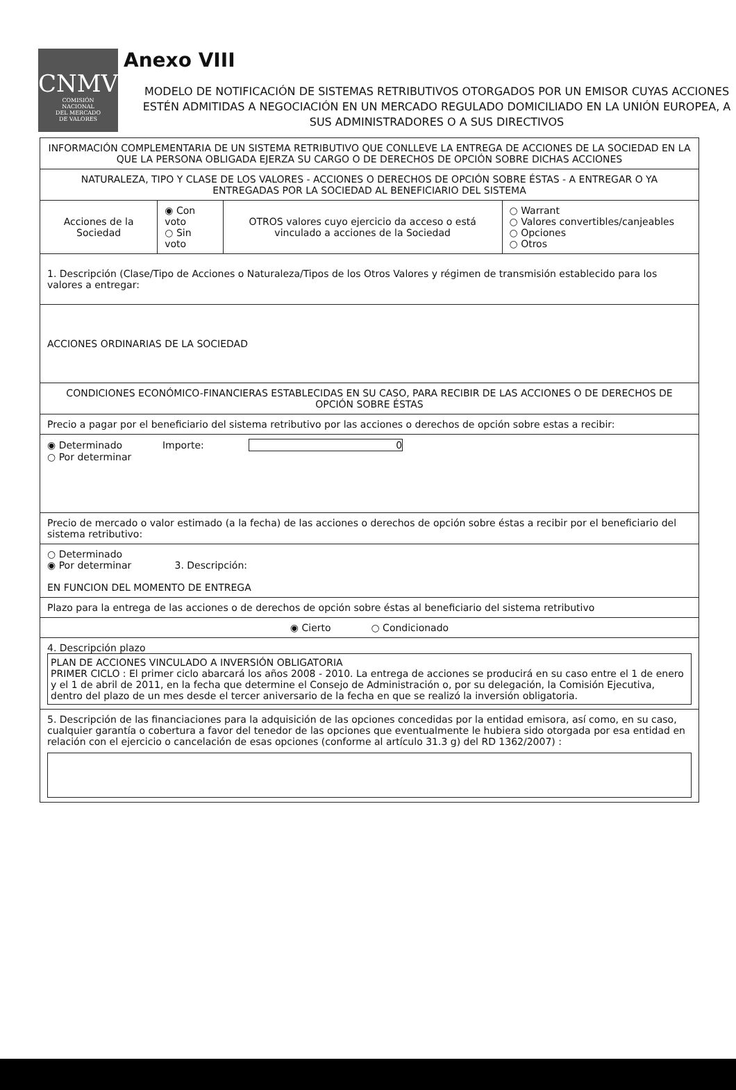CNMV
COMISIÓN
NACIONAL
DEL MERCADO
DE VALORES
Anexo VIII
MODELO DE NOTIFICACIÓN DE SISTEMAS RETRIBUTIVOS OTORGADOS POR UN EMISOR CUYAS ACCIONES ESTÉN ADMITIDAS A NEGOCIACIÓN EN UN MERCADO REGULADO DOMICILIADO EN LA UNIÓN EUROPEA, A SUS ADMINISTRADORES O A SUS DIRECTIVOS
| INFORMACIÓN COMPLEMENTARIA DE UN SISTEMA RETRIBUTIVO QUE CONLLEVE LA ENTREGA DE ACCIONES DE LA SOCIEDAD EN LA QUE LA PERSONA OBLIGADA EJERZA SU CARGO O DE DERECHOS DE OPCIÓN SOBRE DICHAS ACCIONES | | | |
| NATURALEZA, TIPO Y CLASE DE LOS VALORES - ACCIONES O DERECHOS DE OPCIÓN SOBRE ÉSTAS - A ENTREGAR O YA ENTREGADAS POR LA SOCIEDAD AL BENEFICIARIO DEL SISTEMA | | | |
| Acciones de la Sociedad | ◉ Con voto ○ Sin voto | OTROS valores cuyo ejercicio da acceso o está vinculado a acciones de la Sociedad | ○ Warrant ○ Valores convertibles/canjeables ○ Opciones ○ Otros |
| 1. Descripción (Clase/Tipo de Acciones o Naturaleza/Tipos de los Otros Valores y régimen de transmisión establecido para los valores a entregar: | | | |
| ACCIONES ORDINARIAS DE LA SOCIEDAD | | | |
| CONDICIONES ECONÓMICO-FINANCIERAS ESTABLECIDAS EN SU CASO, PARA RECIBIR DE LAS ACCIONES O DE DERECHOS DE OPCIÓN SOBRE ÉSTAS | | | |
| Precio a pagar por el beneficiario del sistema retributivo por las acciones o derechos de opción sobre estas a recibir: | | | |
| ◉ Determinado Importe: 0 ○ Por determinar | | | |
| Precio de mercado o valor estimado (a la fecha) de las acciones o derechos de opción sobre éstas a recibir por el beneficiario del sistema retributivo: | | | |
| ○ Determinado ◉ Por determinar 3. Descripción: EN FUNCION DEL MOMENTO DE ENTREGA | | | |
| Plazo para la entrega de las acciones o de derechos de opción sobre éstas al beneficiario del sistema retributivo | | | |
| ◉ Cierto ○ Condicionado | | | |
| 4. Descripción plazo PLAN DE ACCIONES VINCULADO A INVERSIÓN OBLIGATORIA PRIMER CICLO : El primer ciclo abarcará los años 2008 - 2010. La entrega de acciones se producirá en su caso entre el 1 de enero y el 1 de abril de 2011, en la fecha que determine el Consejo de Administración o, por su delegación, la Comisión Ejecutiva, dentro del plazo de un mes desde el tercer aniversario de la fecha en que se realizó la inversión obligatoria. | | | |
| 5. Descripción de las financiaciones para la adquisición de las opciones concedidas por la entidad emisora, así como, en su caso, cualquier garantía o cobertura a favor del tenedor de las opciones que eventualmente le hubiera sido otorgada por esa entidad en relación con el ejercicio o cancelación de esas opciones (conforme al artículo 31.3 g) del RD 1362/2007) : | | | |